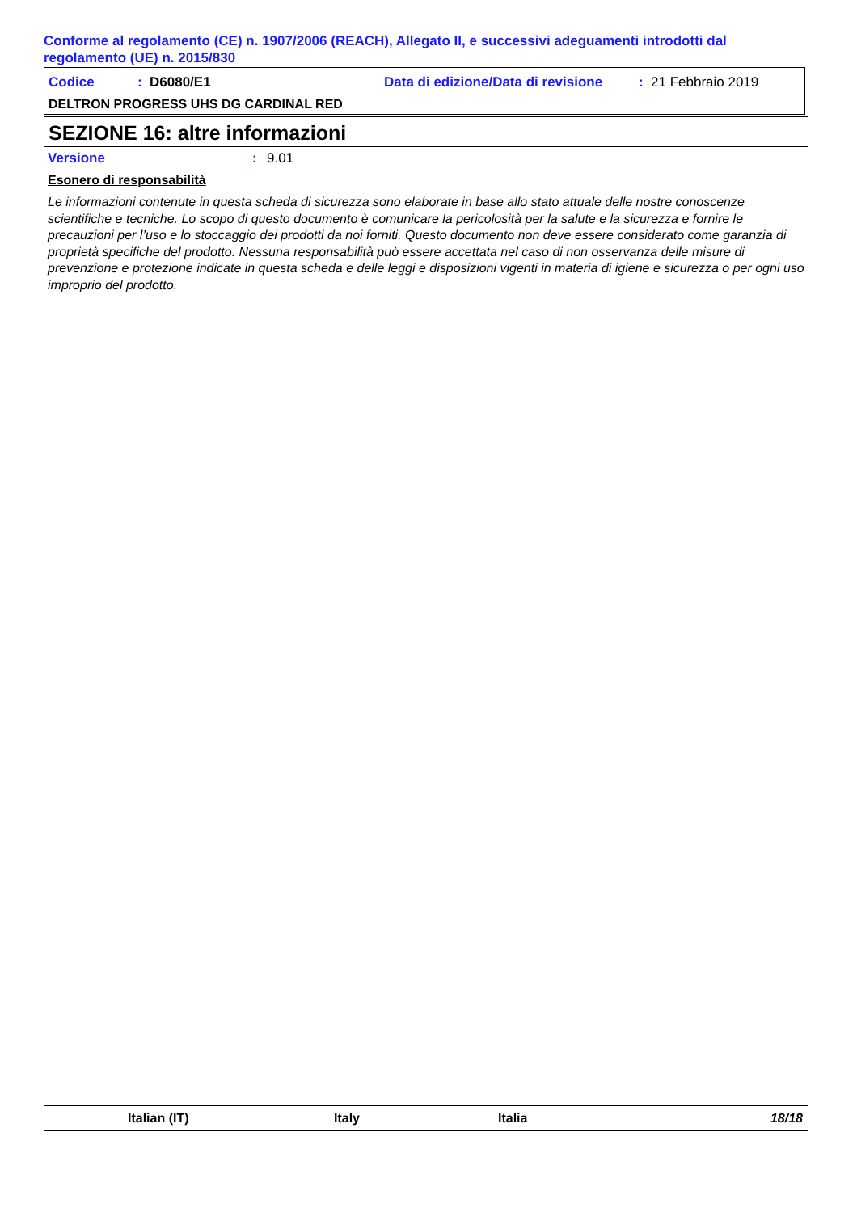Conforme al regolamento (CE) n. 1907/2006 (REACH), Allegato II, e successivi adeguamenti introdotti dal regolamento (UE) n. 2015/830
Codice: D6080/E1 Data di edizione/Data di revisione: 21 Febbraio 2019
DELTRON PROGRESS UHS DG CARDINAL RED
SEZIONE 16: altre informazioni
Versione: 9.01
Esonero di responsabilità
Le informazioni contenute in questa scheda di sicurezza sono elaborate in base allo stato attuale delle nostre conoscenze scientifiche e tecniche. Lo scopo di questo documento è comunicare la pericolosità per la salute e la sicurezza e fornire le precauzioni per l’uso e lo stoccaggio dei prodotti da noi forniti. Questo documento non deve essere considerato come garanzia di proprietà specifiche del prodotto. Nessuna responsabilità può essere accettata nel caso di non osservanza delle misure di prevenzione e protezione indicate in questa scheda e delle leggi e disposizioni vigenti in materia di igiene e sicurezza o per ogni uso improprio del prodotto.
Italian (IT) Italy Italia 18/18